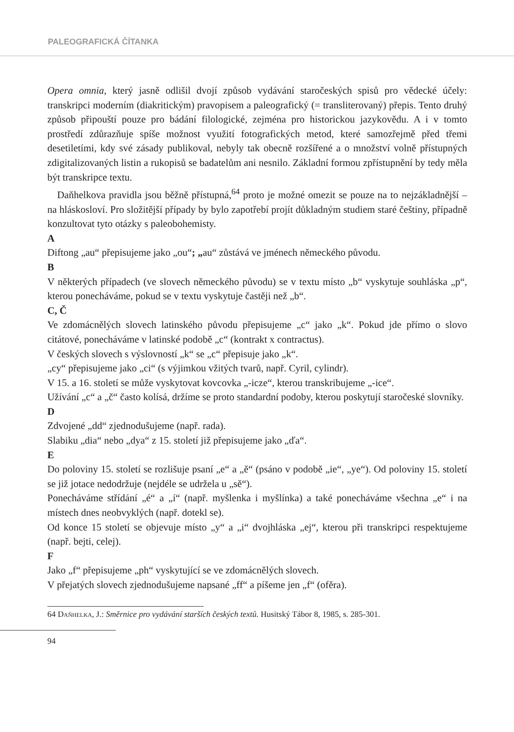PALEOGRAFICKÁ ČÍTANKA
Opera omnia, který jasně odlišil dvojí způsob vydávání staročeských spisů pro vědecké účely: transkripci moderním (diakritickým) pravopisem a paleografický (= translitero­vaný) přepis. Tento druhý způsob připouští pouze pro bádání filologické, zejména pro historickou jazykovědu. A i v tomto prostředí zdůrazňuje spíše možnost využití foto­grafických metod, které samozřejmě před třemi desetiletími, kdy své zásady publikoval, nebyly tak obecně rozšířené a o množství volně přístupných zdigitalizovaných listin a rukopisů se badatelům ani nesnilo. Základní formou zpřístupnění by tedy měla být transkripce textu.
Daňhelkova pravidla jsou běžně přístupná,<sup>64</sup> proto je možné omezit se pouze na to nejzákladnější – na hláskosloví. Pro složitější případy by bylo zapotřebí projít důklad­ným studiem staré češtiny, případně konzultovat tyto otázky s paleobohemisty.
A
Diftong „au“ přepisujeme jako „ou“; „au“ zůstává ve jménech německého původu.
B
V některých případech (ve slovech německého původu) se v textu místo „b“ vyskytuje souhláska „p“, kterou ponecháváme, pokud se v textu vyskytuje častěji než „b“.
C, Č
Ve zdomácnělých slovech latinského původu přepisujeme „c“ jako „k“. Pokud jde přímo o slovo citátové, ponecháváme v latinské podobě „c“ (kontrakt x contractus).
V českých slovech s výslovností „k“ se „c“ přepisuje jako „k“.
„cy“ přepisujeme jako „ci“ (s výjimkou vžitých tvarů, např. Cyril, cylindr).
V 15. a 16. století se může vyskytovat kovcovka „-icze“, kterou transkribujeme „-ice“.
Užívání „c“ a „č“ často kolísá, držíme se proto standardní podoby, kterou poskytují staročeské slovníky.
D
Zdvojené „dd“ zjednodušujeme (např. rada).
Slabiku „dia“ nebo „dya“ z 15. století již přepisujeme jako „ďa“.
E
Do poloviny 15. století se rozlišuje psaní „e“ a „ě“ (psáno v podobě „ie“, „ye“). Od polo­viny 15. století se již jotace nedodržuje (nejdéle se udržela u „sě“).
Ponecháváme střídání „é“ a „í“ (např. myšlenka i myšlínka) a také ponecháváme všechna „e“ i na místech dnes neobvyklých (např. dotekl se).
Od konce 15 století se objevuje místo „y“ a „i“ dvojhláska „ej“, kterou při transkripci respektujeme (např. bejti, celej).
F
Jako „f“ přepisujeme „ph“ vyskytující se ve zdomácnělých slovech.
V přejatých slovech zjednodušujeme napsané „ff“ a píšeme jen „f“ (ofěra).
64 Daňhelka, J.: Směrnice pro vydávání starších českých textů. Husitský Tábor 8, 1985, s. 285-301.
94